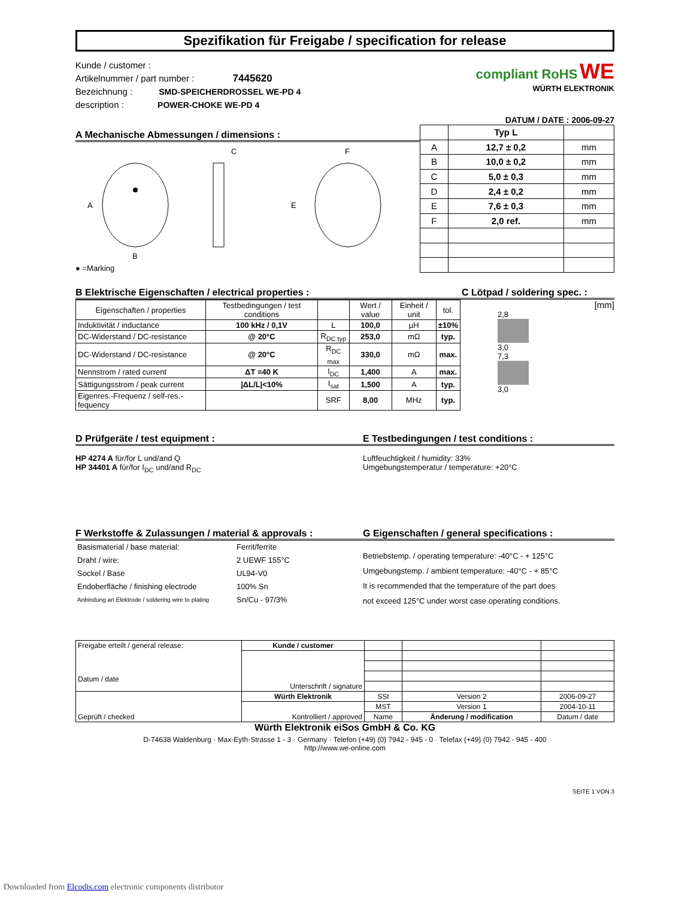Spezifikation für Freigabe / specification for release
Kunde / customer :
Artikelnummer / part number : 7445620
Bezeichnung : SMD-SPEICHERDROSSEL WE-PD 4
description : POWER-CHOKE WE-PD 4
compliant RoHS WE
WÜRTH ELEKTRONIK
DATUM / DATE : 2006-09-27
A Mechanische Abmessungen / dimensions :
A
B
C
F
E
● =Marking
| | Typ L | |
| --- | --- | --- |
| A | 12,7 ± 0,2 | mm |
| B | 10,0 ± 0,2 | mm |
| C | 5,0 ± 0,3 | mm |
| D | 2,4 ± 0,2 | mm |
| E | 7,6 ± 0,3 | mm |
| F | 2,0 ref. | mm |
B Elektrische Eigenschaften / electrical properties :
| Eigenschaften / properties | Testbedingungen / test conditions | | Wert / value | Einheit / unit | tol. |
| Induktivität / inductance | 100 kHz / 0,1V | L | 100,0 | µH | ±10% |
| DC-Widerstand / DC-resistance | @ 20°C | R<sub>DC typ</sub> | 253,0 | mΩ | typ. |
| DC-Widerstand / DC-resistance | @ 20°C | R<sub>DC max</sub> | 330,0 | mΩ | max. |
| Nennstrom / rated current | ΔT =40 K | I<sub>DC</sub> | 1,400 | A | max. |
| Sättigungsstrom / peak current | /ΔL/L/<10% | I<sub>sat</sub> | 1,500 | A | typ. |
| Eigenres.-Frequenz / self-res.-fequency | | SRF | 8,00 | MHz | typ. |
C Lötpad / soldering spec. :
[mm]
2,8
3,0
7,3
3,0
D Prüfgeräte / test equipment :
HP 4274 A für/for L und/and Q
HP 34401 A für/for I<sub>DC</sub> und/and R<sub>DC</sub>
E Testbedingungen / test conditions :
Luftfeuchtigkeit / humidity: 33%
Umgebungstemperatur / temperature: +20°C
F Werkstoffe & Zulassungen / material & approvals :
| Basismaterial / base material: | Ferrit/ferrite |
| Draht / wire: | 2 UEWF 155°C |
| Sockel / Base | UL94-V0 |
| Endoberfläche / finishing electrode | 100% Sn |
| Anbindung an Elektrode / soldering wire to plating | Sn/Cu - 97/3% |
G Eigenschaften / general specifications :
Betriebstemp. / operating temperature: -40°C - + 125°C
Umgebungstemp. / ambient temperature: -40°C - + 85°C
It is recommended that the temperature of the part does
not exceed 125°C under worst case operating conditions.
| Freigabe erteilt / general release: Datum / date | Kunde / customer | | | |
| | Unterschrift / signature | | | |
| Geprüft / checked | Würth Elektronik | SSt | Version 2 | 2006-09-27 |
| | Kontrolliert / approved | MST | Version 1 | 2004-10-11 |
| | | Name | Änderung / modification | Datum / date |
Würth Elektronik eiSos GmbH & Co. KG
D-74638 Waldenburg · Max-Eyth-Strasse 1 - 3 · Germany · Telefon (+49) (0) 7942 - 945 - 0 · Telefax (+49) (0) 7942 - 945 - 400
http://www.we-online.com
SEITE 1 VON 3
Downloaded from Elcodis.com electronic components distributor